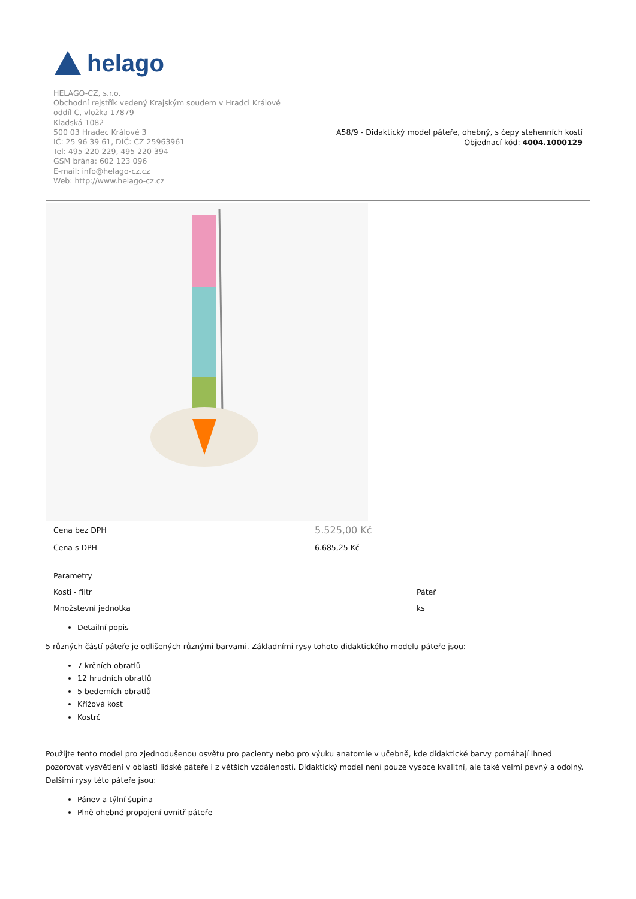helago
HELAGO-CZ, s.r.o.
Obchodní rejstřík vedený Krajským soudem v Hradci Králové
oddíl C, vložka 17879
Kladská 1082
500 03 Hradec Králové 3
IČ: 25 96 39 61, DIČ: CZ 25963961
Tel: 495 220 229, 495 220 394
GSM brána: 602 123 096
E-mail: info@helago-cz.cz
Web: http://www.helago-cz.cz
A58/9 - Didaktický model páteře, ohebný, s čepy stehenních kostí
Objednací kód: 4004.1000129
| Cena bez DPH | 5.525,00 Kč |
| Cena s DPH | 6.685,25 Kč |
| Parametry | |
| Kosti - filtr | Páteř |
| Množstevní jednotka | ks |
Detailní popis
5 různých částí páteře je odlišených různými barvami. Základními rysy tohoto didaktického modelu páteře jsou:
7 krčních obratlů
12 hrudních obratlů
5 bederních obratlů
Křížová kost
Kostrč
Použijte tento model pro zjednodušenou osvětu pro pacienty nebo pro výuku anatomie v učebně, kde didaktické barvy pomáhají ihned pozorovat vysvětlení v oblasti lidské páteře i z větších vzdáleností. Didaktický model není pouze vysoce kvalitní, ale také velmi pevný a odolný. Dalšími rysy této páteře jsou:
Pánev a týlní šupina
Plně ohebné propojení uvnitř páteře